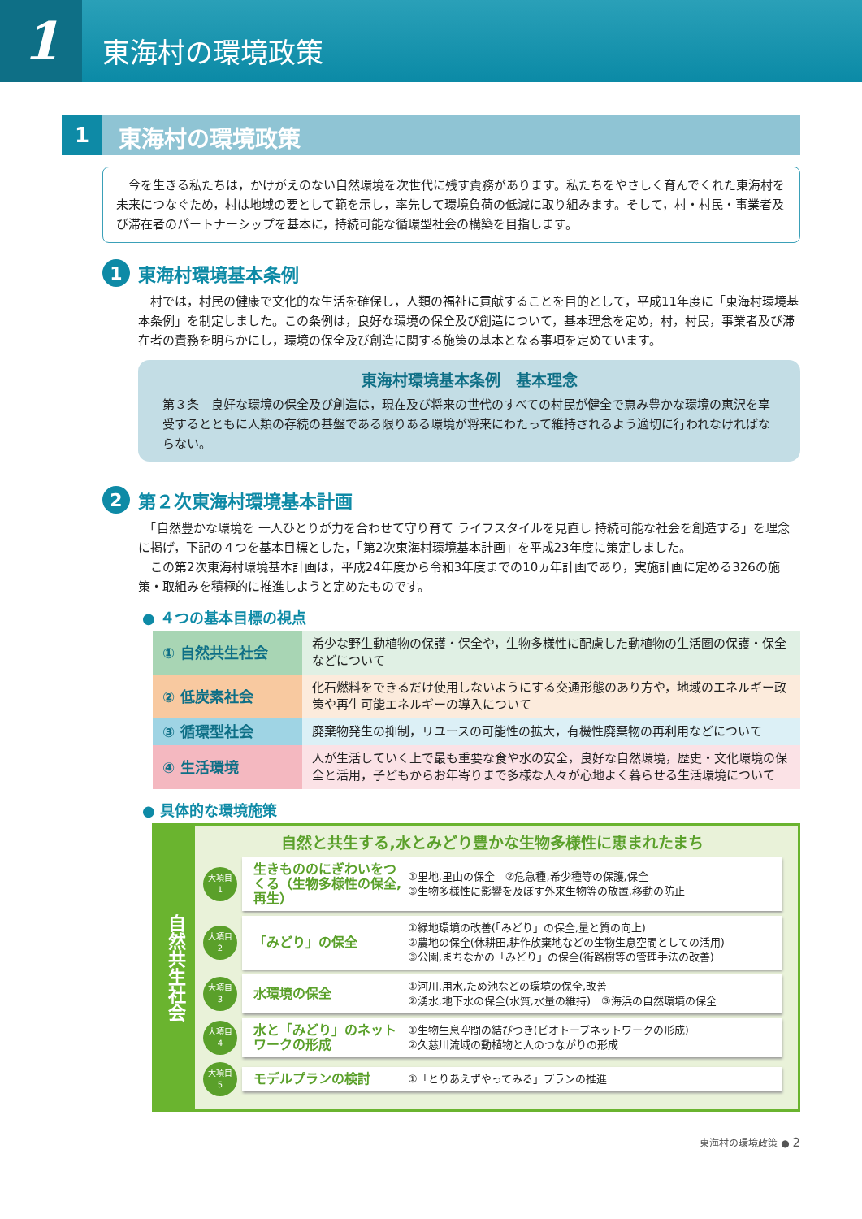1
東海村の環境政策
1
東海村の環境政策
　今を生きる私たちは，かけがえのない自然環境を次世代に残す責務があります。私たちをやさしく育んでくれた東海村を未来につなぐため，村は地域の要として範を示し，率先して環境負荷の低減に取り組みます。そして，村・村民・事業者及び滞在者のパートナーシップを基本に，持続可能な循環型社会の構築を目指します。
1 東海村環境基本条例
　村では，村民の健康で文化的な生活を確保し，人類の福祉に貢献することを目的として，平成11年度に「東海村環境基本条例」を制定しました。この条例は，良好な環境の保全及び創造について，基本理念を定め，村，村民，事業者及び滞在者の責務を明らかにし，環境の保全及び創造に関する施策の基本となる事項を定めています。
東海村環境基本条例　基本理念
第３条　良好な環境の保全及び創造は，現在及び将来の世代のすべての村民が健全で恵み豊かな環境の恵沢を享受するとともに人類の存続の基盤である限りある環境が将来にわたって維持されるよう適切に行われなければならない。
2 第２次東海村環境基本計画
　「自然豊かな環境を 一人ひとりが力を合わせて守り育て ライフスタイルを見直し 持続可能な社会を創造する」を理念に掲げ，下記の４つを基本目標とした，「第2次東海村環境基本計画」を平成23年度に策定しました。
　この第2次東海村環境基本計画は，平成24年度から令和3年度までの10ヵ年計画であり，実施計画に定める326の施策・取組みを積極的に推進しようと定めたものです。
● ４つの基本目標の視点
| ① 自然共生社会 | 希少な野生動植物の保護・保全や，生物多様性に配慮した動植物の生活圏の保護・保全などについて |
| ② 低炭素社会 | 化石燃料をできるだけ使用しないようにする交通形態のあり方や，地域のエネルギー政策や再生可能エネルギーの導入について |
| ③ 循環型社会 | 廃棄物発生の抑制，リユースの可能性の拡大，有機性廃棄物の再利用などについて |
| ④ 生活環境 | 人が生活していく上で最も重要な食や水の安全，良好な自然環境，歴史・文化環境の保全と活用，子どもからお年寄りまで多様な人々が心地よく暮らせる生活環境について |
● 具体的な環境施策
自然共生社会
自然と共生する,水とみどり豊かな生物多様性に恵まれたまち
大項目
1
生きもののにぎわいをつくる（生物多様性の保全,再生）
①里地,里山の保全　②危急種,希少種等の保護,保全
③生物多様性に影響を及ぼす外来生物等の放置,移動の防止
大項目
2
「みどり」の保全
①緑地環境の改善(「みどり」の保全,量と質の向上)
②農地の保全(休耕田,耕作放棄地などの生物生息空間としての活用)
③公園,まちなかの「みどり」の保全(街路樹等の管理手法の改善)
大項目
3
水環境の保全
①河川,用水,ため池などの環境の保全,改善
②湧水,地下水の保全(水質,水量の維持)　③海浜の自然環境の保全
大項目
4
水と「みどり」のネットワークの形成
①生物生息空間の結びつき(ビオトープネットワークの形成)
②久慈川流域の動植物と人のつながりの形成
大項目
5
モデルプランの検討
①「とりあえずやってみる」プランの推進
東海村の環境政策 ● 2